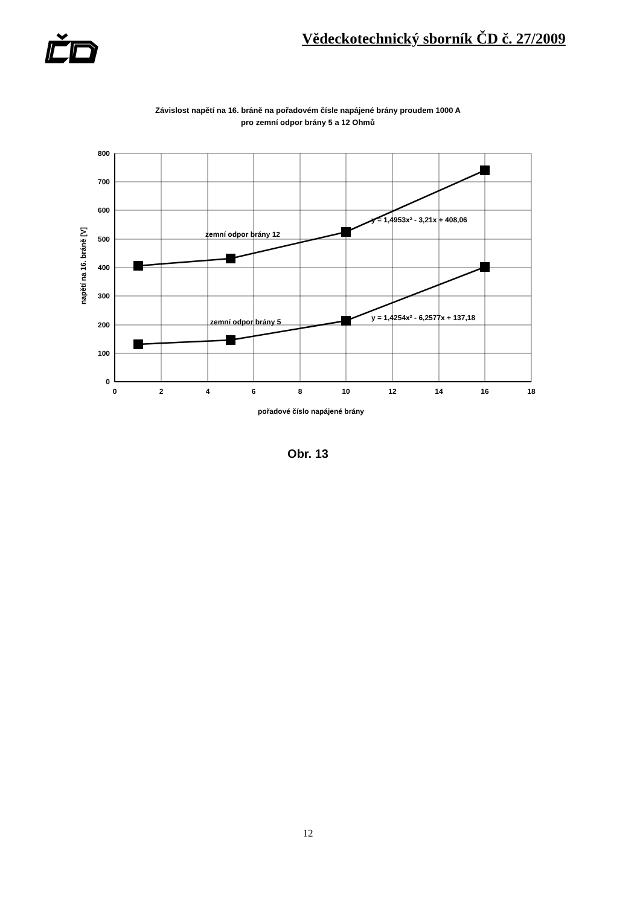Vědeckotechnický sborník ČD č. 27/2009
Závislost napětí na 16. bráně na pořadovém čísle napájené brány proudem 1000 A
pro zemní odpor brány 5 a 12 Ohmů
800
700
600
500
400
300
200
100
0
0
2
4
6
8
10
12
14
16
18
pořadové číslo napájené brány
napětí na 16. bráně [V]
zemní odpor brány 12
zemní odpor brány 5
y = 1,4953x² - 3,21x + 408,06
y = 1,4254x² - 6,2577x + 137,18
Obr. 13
12